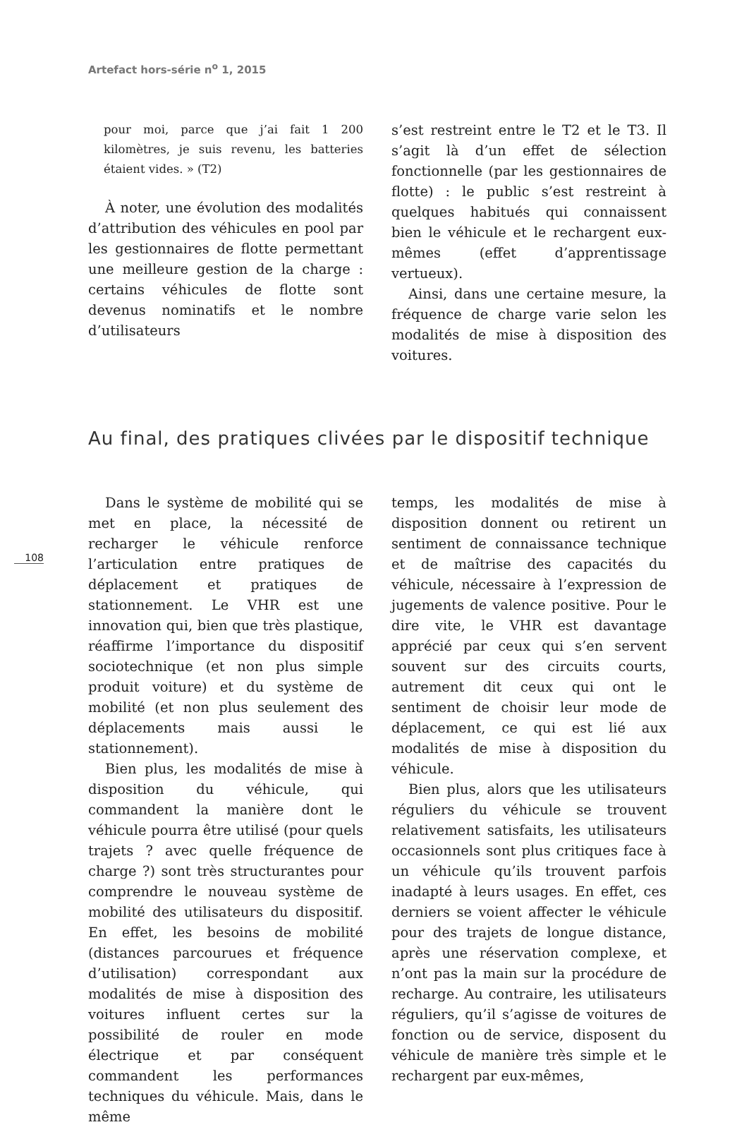Artefact hors-série n<sup>o</sup> 1, 2015
108
pour moi, parce que j’ai fait 1 200 kilomètres, je suis revenu, les batteries étaient vides. » (T2)
À noter, une évolution des modalités d’attribution des véhicules en pool par les gestionnaires de flotte permettant une meilleure gestion de la charge : certains véhicules de flotte sont devenus nominatifs et le nombre d’utilisateurs
s’est restreint entre le T2 et le T3. Il s’agit là d’un effet de sélection fonctionnelle (par les gestionnaires de flotte) : le public s’est restreint à quelques habitués qui connaissent bien le véhicule et le rechargent eux-mêmes (effet d’apprentissage vertueux).
Ainsi, dans une certaine mesure, la fréquence de charge varie selon les modalités de mise à disposition des voitures.
Au final, des pratiques clivées par le dispositif technique
Dans le système de mobilité qui se met en place, la nécessité de recharger le véhicule renforce l’articulation entre pratiques de déplacement et pratiques de stationnement. Le VHR est une innovation qui, bien que très plastique, réaffirme l’importance du dispositif sociotechnique (et non plus simple produit voiture) et du système de mobilité (et non plus seulement des déplacements mais aussi le stationnement).
Bien plus, les modalités de mise à disposition du véhicule, qui commandent la manière dont le véhicule pourra être utilisé (pour quels trajets ? avec quelle fréquence de charge ?) sont très structurantes pour comprendre le nouveau système de mobilité des utilisateurs du dispositif. En effet, les besoins de mobilité (distances parcourues et fréquence d’utilisation) correspondant aux modalités de mise à disposition des voitures influent certes sur la possibilité de rouler en mode électrique et par conséquent commandent les performances techniques du véhicule. Mais, dans le même
temps, les modalités de mise à disposition donnent ou retirent un sentiment de connaissance technique et de maîtrise des capacités du véhicule, nécessaire à l’expression de jugements de valence positive. Pour le dire vite, le VHR est davantage apprécié par ceux qui s’en servent souvent sur des circuits courts, autrement dit ceux qui ont le sentiment de choisir leur mode de déplacement, ce qui est lié aux modalités de mise à disposition du véhicule.
Bien plus, alors que les utilisateurs réguliers du véhicule se trouvent relativement satisfaits, les utilisateurs occasionnels sont plus critiques face à un véhicule qu’ils trouvent parfois inadapté à leurs usages. En effet, ces derniers se voient affecter le véhicule pour des trajets de longue distance, après une réservation complexe, et n’ont pas la main sur la procédure de recharge. Au contraire, les utilisateurs réguliers, qu’il s’agisse de voitures de fonction ou de service, disposent du véhicule de manière très simple et le rechargent par eux-mêmes,